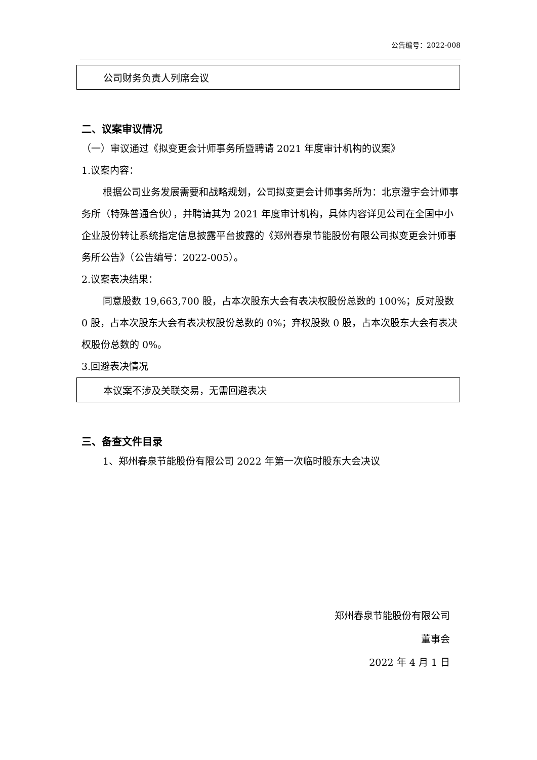公告编号：2022-008
公司财务负责人列席会议
二、议案审议情况
（一）审议通过《拟变更会计师事务所暨聘请 2021 年度审计机构的议案》
1.议案内容：
根据公司业务发展需要和战略规划，公司拟变更会计师事务所为：北京澄宇会计师事务所（特殊普通合伙），并聘请其为 2021 年度审计机构，具体内容详见公司在全国中小企业股份转让系统指定信息披露平台披露的《郑州春泉节能股份有限公司拟变更会计师事务所公告》（公告编号：2022-005）。
2.议案表决结果：
同意股数 19,663,700 股，占本次股东大会有表决权股份总数的 100%；反对股数 0 股，占本次股东大会有表决权股份总数的 0%；弃权股数 0 股，占本次股东大会有表决权股份总数的 0%。
3.回避表决情况
本议案不涉及关联交易，无需回避表决
三、备查文件目录
1、郑州春泉节能股份有限公司 2022 年第一次临时股东大会决议
郑州春泉节能股份有限公司
董事会
2022 年 4 月 1 日